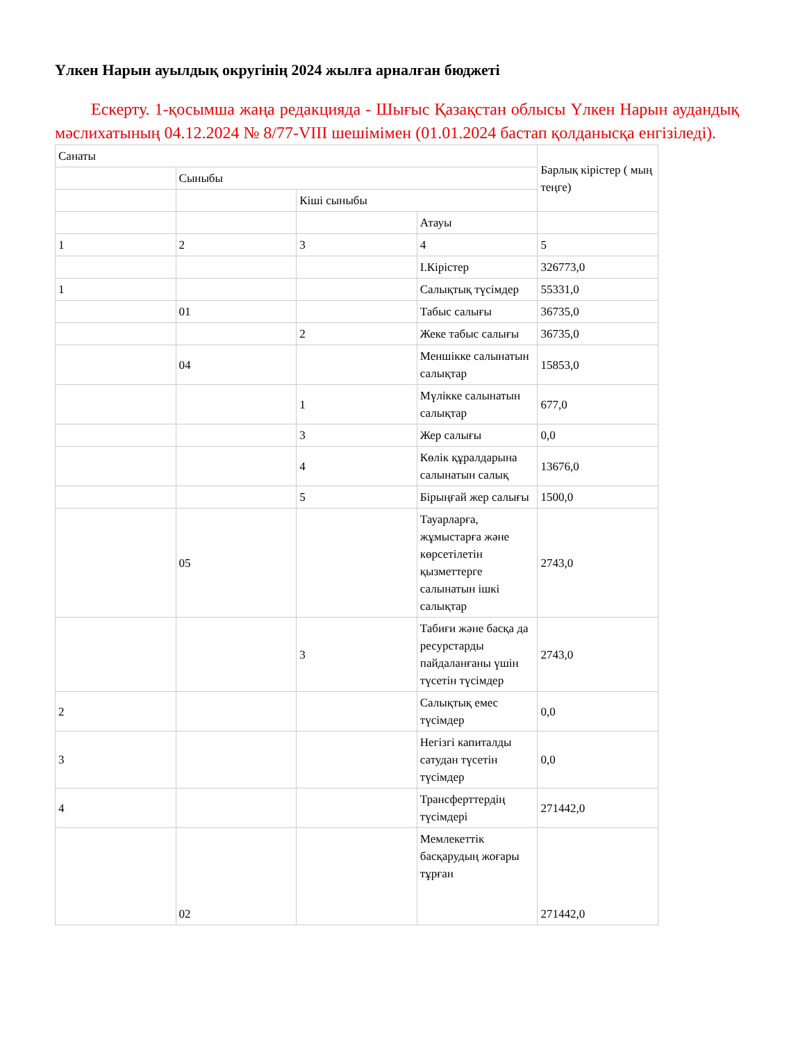Үлкен Нарын ауылдық округінің 2024 жылға арналған бюджеті
Ескерту. 1-қосымша жаңа редакцияда - Шығыс Қазақстан облысы Үлкен Нарын аудандық мәслихатының 04.12.2024 № 8/77-VIII шешімімен (01.01.2024 бастап қолданысқа енгізіледі).
| Санаты | | | | Барлық кірістер ( мың теңге) |
| | Сыныбы | | | |
| | | Кіші сыныбы | | |
| | | | Атауы | |
| 1 | 2 | 3 | 4 | 5 |
| | | | I.Кірістер | 326773,0 |
| 1 | | | Салықтық түсімдер | 55331,0 |
| | 01 | | Табыс салығы | 36735,0 |
| | | 2 | Жеке табыс салығы | 36735,0 |
| | 04 | | Меншікке салынатын салықтар | 15853,0 |
| | | 1 | Мүлікке салынатын салықтар | 677,0 |
| | | 3 | Жер салығы | 0,0 |
| | | 4 | Көлік құралдарына салынатын салық | 13676,0 |
| | | 5 | Бірыңғай жер салығы | 1500,0 |
| | 05 | | Тауарларға, жұмыстарға және көрсетілетін қызметтерге салынатын ішкі салықтар | 2743,0 |
| | | 3 | Табиғи және басқа да ресурстарды пайдаланғаны үшін түсетін түсімдер | 2743,0 |
| 2 | | | Салықтық емес түсімдер | 0,0 |
| 3 | | | Негізгі капиталды сатудан түсетін түсімдер | 0,0 |
| 4 | | | Трансферттердің түсімдері | 271442,0 |
| | 02 | | Мемлекеттік басқарудың жоғары тұрған | 271442,0 |